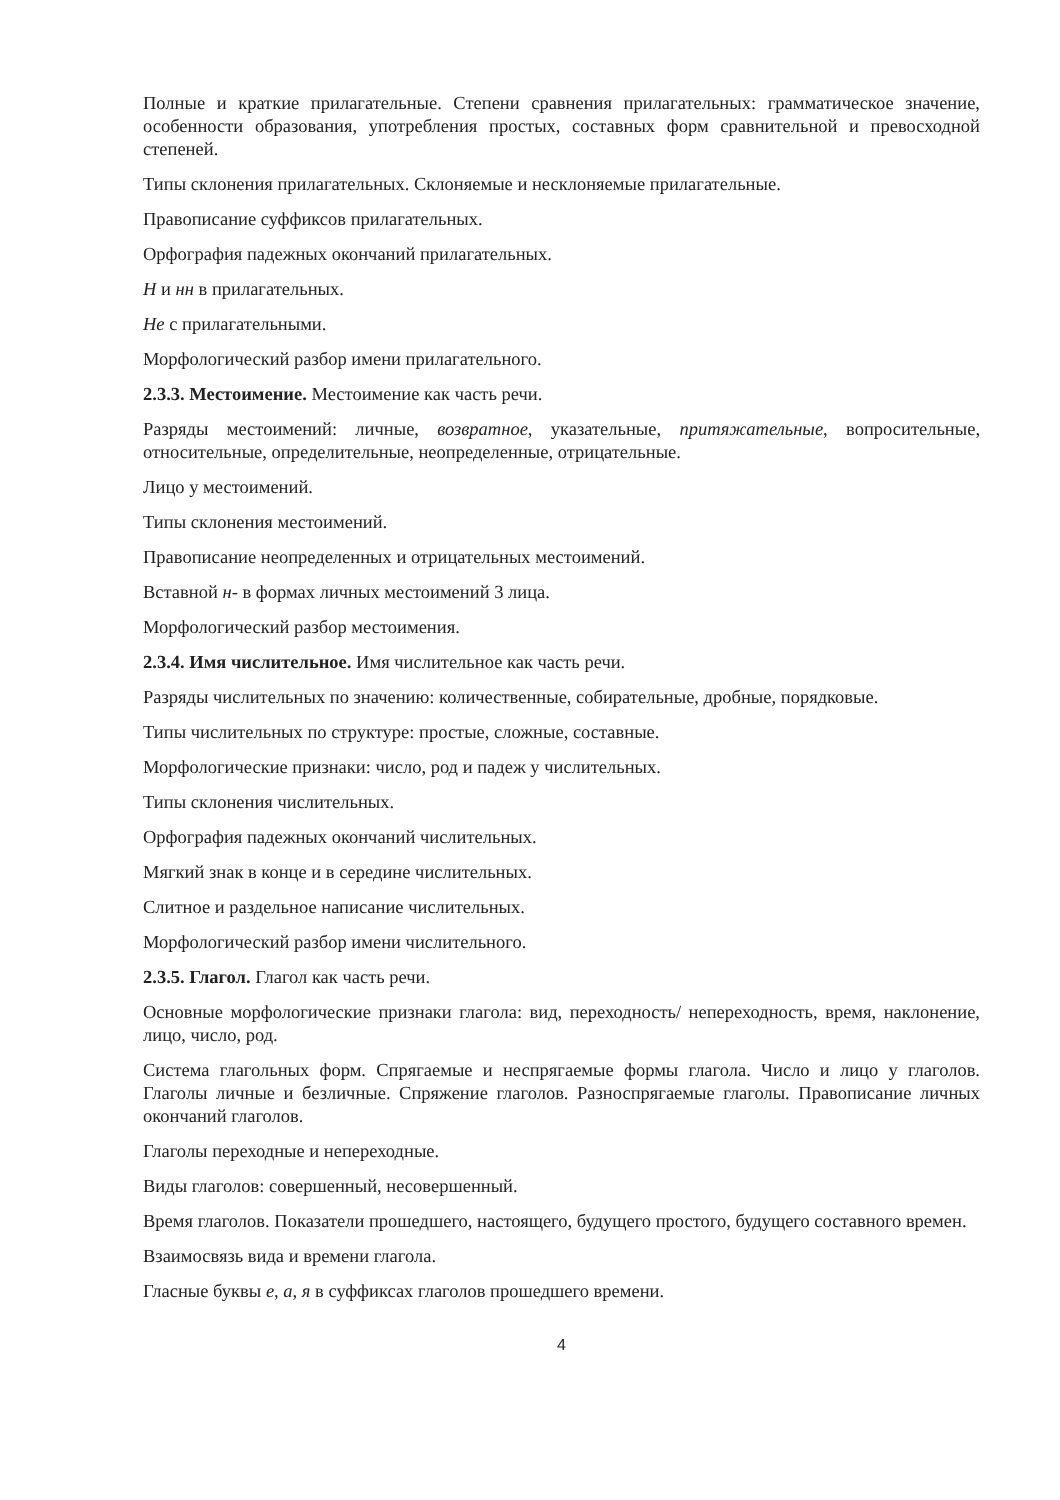Полные и краткие прилагательные. Степени сравнения прилагательных: грамматическое значение, особенности образования, употребления простых, составных форм сравнительной и превосходной степеней.
Типы склонения прилагательных. Склоняемые и несклоняемые прилагательные.
Правописание суффиксов прилагательных.
Орфография падежных окончаний прилагательных.
Н и нн в прилагательных.
Не с прилагательными.
Морфологический разбор имени прилагательного.
2.3.3. Местоимение. Местоимение как часть речи.
Разряды местоимений: личные, возвратное, указательные, притяжательные, вопросительные, относительные, определительные, неопределенные, отрицательные.
Лицо у местоимений.
Типы склонения местоимений.
Правописание неопределенных и отрицательных местоимений.
Вставной н- в формах личных местоимений 3 лица.
Морфологический разбор местоимения.
2.3.4. Имя числительное. Имя числительное как часть речи.
Разряды числительных по значению: количественные, собирательные, дробные, порядковые.
Типы числительных по структуре: простые, сложные, составные.
Морфологические признаки: число, род и падеж у числительных.
Типы склонения числительных.
Орфография падежных окончаний числительных.
Мягкий знак в конце и в середине числительных.
Слитное и раздельное написание числительных.
Морфологический разбор имени числительного.
2.3.5. Глагол. Глагол как часть речи.
Основные морфологические признаки глагола: вид, переходность/ непереходность, время, наклонение, лицо, число, род.
Система глагольных форм. Спрягаемые и неспрягаемые формы глагола. Число и лицо у глаголов. Глаголы личные и безличные. Спряжение глаголов. Разноспрягаемые глаголы. Правописание личных окончаний глаголов.
Глаголы переходные и непереходные.
Виды глаголов: совершенный, несовершенный.
Время глаголов. Показатели прошедшего, настоящего, будущего простого, будущего составного времен.
Взаимосвязь вида и времени глагола.
Гласные буквы е, а, я в суффиксах глаголов прошедшего времени.
4